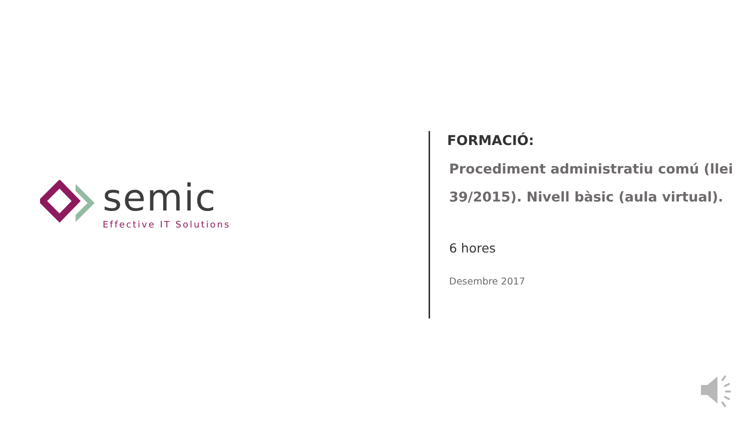semic
Effective IT Solutions
FORMACIÓ:
Procediment administratiu comú (llei 39/2015). Nivell bàsic (aula virtual).
6 hores
Desembre 2017